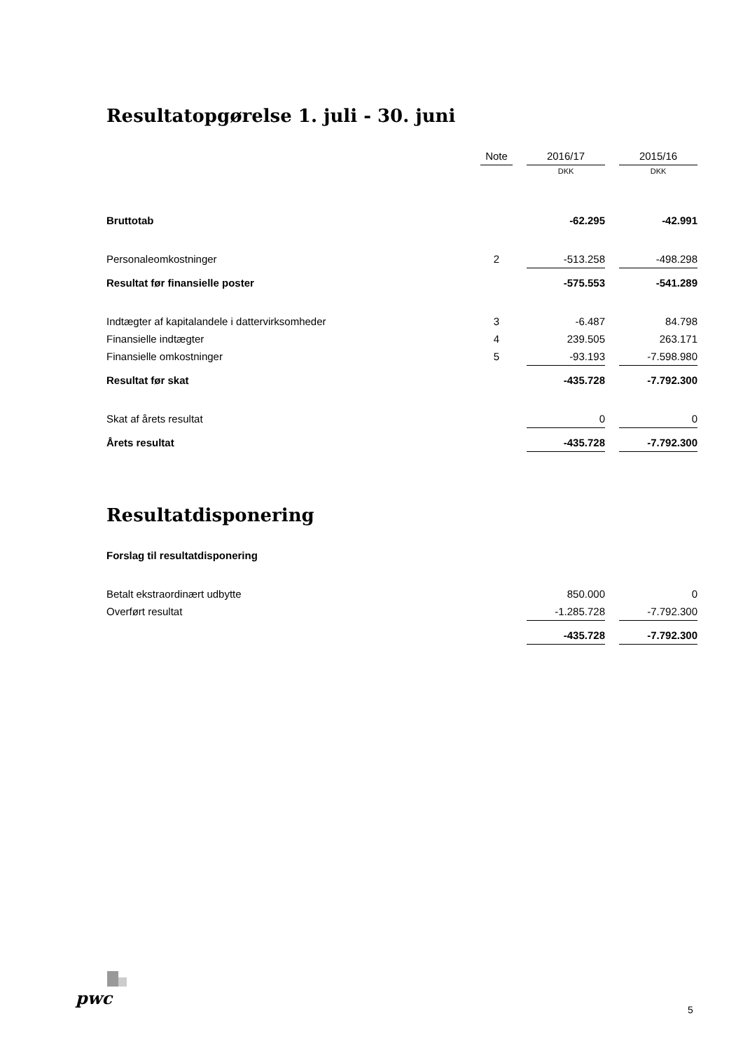Resultatopgørelse 1. juli - 30. juni
| | Note | | 2016/17 | | 2015/16 |
| | | | DKK | | DKK |
| Bruttotab | | | -62.295 | | -42.991 |
| Personaleomkostninger | 2 | | -513.258 | | -498.298 |
| Resultat før finansielle poster | | | -575.553 | | -541.289 |
| Indtægter af kapitalandele i dattervirksomheder | 3 | | -6.487 | | 84.798 |
| Finansielle indtægter | 4 | | 239.505 | | 263.171 |
| Finansielle omkostninger | 5 | | -93.193 | | -7.598.980 |
| Resultat før skat | | | -435.728 | | -7.792.300 |
| Skat af årets resultat | | | 0 | | 0 |
| Årets resultat | | | -435.728 | | -7.792.300 |
Resultatdisponering
| Forslag til resultatdisponering | | | | | |
| Betalt ekstraordinært udbytte | | | 850.000 | | 0 |
| Overført resultat | | | -1.285.728 | | -7.792.300 |
| | | | -435.728 | | -7.792.300 |
pwc
5